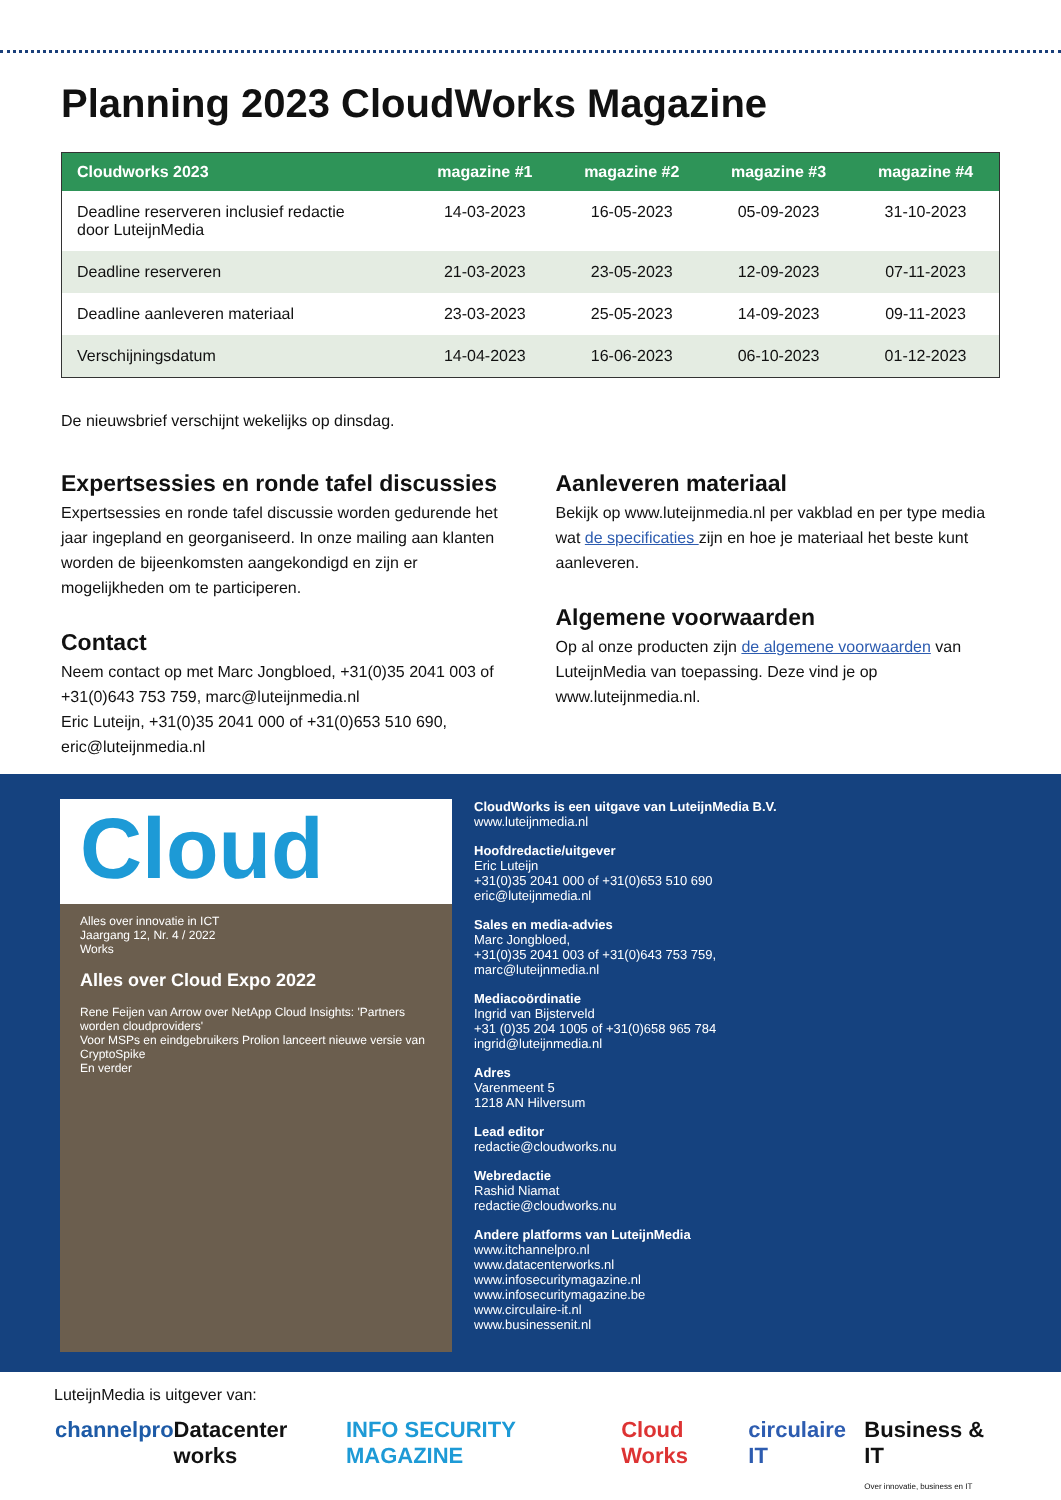Planning 2023 CloudWorks Magazine
| Cloudworks 2023 | magazine #1 | magazine #2 | magazine #3 | magazine #4 |
| --- | --- | --- | --- | --- |
| Deadline reserveren inclusief redactie door LuteijnMedia | 14-03-2023 | 16-05-2023 | 05-09-2023 | 31-10-2023 |
| Deadline reserveren | 21-03-2023 | 23-05-2023 | 12-09-2023 | 07-11-2023 |
| Deadline aanleveren materiaal | 23-03-2023 | 25-05-2023 | 14-09-2023 | 09-11-2023 |
| Verschijningsdatum | 14-04-2023 | 16-06-2023 | 06-10-2023 | 01-12-2023 |
De nieuwsbrief verschijnt wekelijks op dinsdag.
Expertsessies en ronde tafel discussies
Expertsessies en ronde tafel discussie worden gedurende het jaar ingepland en georganiseerd. In onze mailing aan klanten worden de bijeenkomsten aangekondigd en zijn er mogelijkheden om te participeren.
Contact
Neem contact op met Marc Jongbloed, +31(0)35 2041 003 of +31(0)643 753 759, marc@luteijnmedia.nl
Eric Luteijn, +31(0)35 2041 000 of +31(0)653 510 690, eric@luteijnmedia.nl
Aanleveren materiaal
Bekijk op www.luteijnmedia.nl per vakblad en per type media wat de specificaties zijn en hoe je materiaal het beste kunt aanleveren.
Algemene voorwaarden
Op al onze producten zijn de algemene voorwaarden van LuteijnMedia van toepassing. Deze vind je op www.luteijnmedia.nl.
Cloud
Alles over innovatie in ICT
Jaargang 12, Nr. 4 / 2022
Works
Alles over Cloud Expo 2022
Rene Feijen van Arrow over NetApp Cloud Insights: 'Partners worden cloudproviders'
Voor MSPs en eindgebruikers Prolion lanceert nieuwe versie van CryptoSpike
En verder
CloudWorks is een uitgave van LuteijnMedia B.V.
www.luteijnmedia.nl
Hoofdredactie/uitgever
Eric Luteijn
+31(0)35 2041 000 of +31(0)653 510 690
eric@luteijnmedia.nl
Sales en media-advies
Marc Jongbloed,
+31(0)35 2041 003 of +31(0)643 753 759,
marc@luteijnmedia.nl
Mediacoördinatie
Ingrid van Bijsterveld
+31 (0)35 204 1005 of +31(0)658 965 784
ingrid@luteijnmedia.nl
Adres
Varenmeent 5
1218 AN Hilversum
Lead editor
redactie@cloudworks.nu
Webredactie
Rashid Niamat
redactie@cloudworks.nu
Andere platforms van LuteijnMedia
www.itchannelpro.nl
www.datacenterworks.nl
www.infosecuritymagazine.nl
www.infosecuritymagazine.be
www.circulaire-it.nl
www.businessenit.nl
LuteijnMedia is uitgever van:
channelpro Datacenter works INFO SECURITY MAGAZINE Cloud Works circulaire IT Business & IT
Over innovatie, business en IT